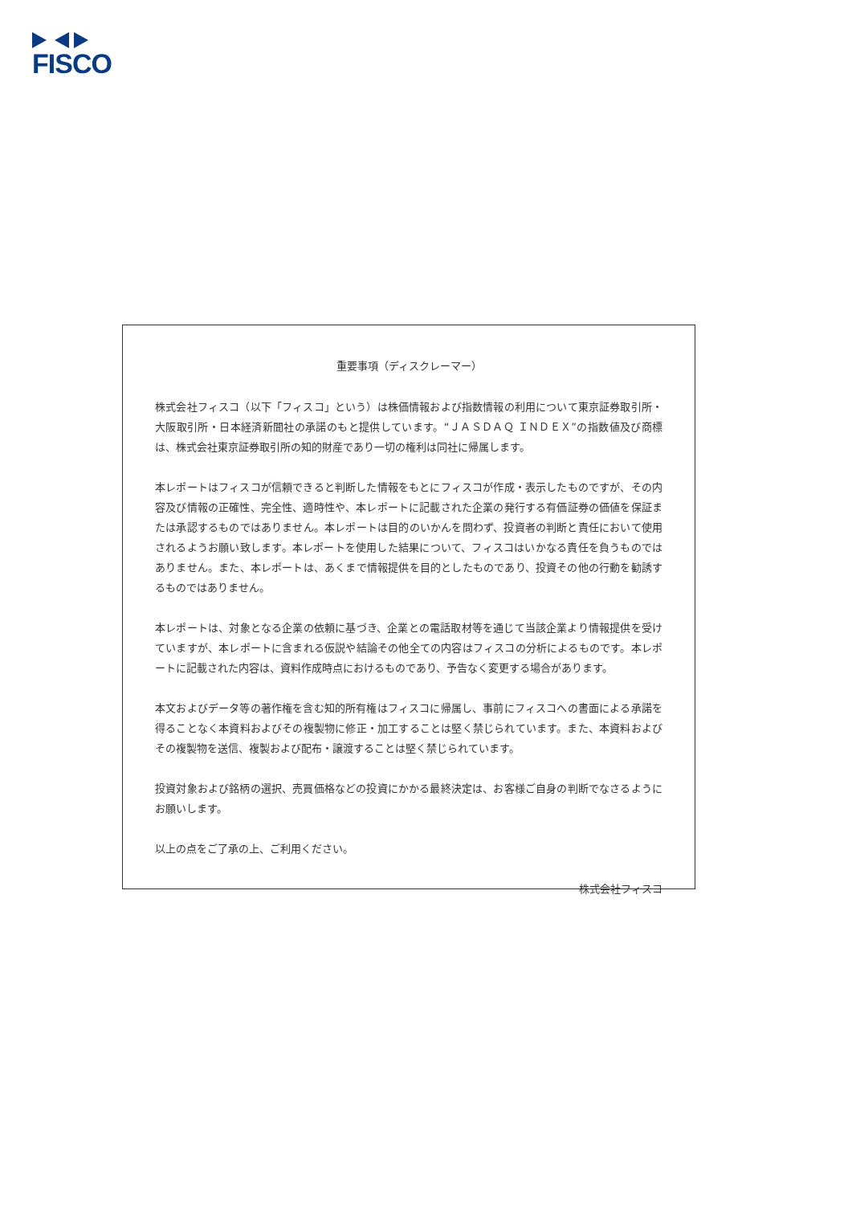FISCO
重要事項（ディスクレーマー）
株式会社フィスコ（以下「フィスコ」という）は株価情報および指数情報の利用について東京証券取引所・大阪取引所・日本経済新聞社の承諾のもと提供しています。“ＪＡＳＤＡＱ ＩＮＤＥＸ”の指数値及び商標は、株式会社東京証券取引所の知的財産であり一切の権利は同社に帰属します。
本レポートはフィスコが信頼できると判断した情報をもとにフィスコが作成・表示したものですが、その内容及び情報の正確性、完全性、適時性や、本レポートに記載された企業の発行する有価証券の価値を保証または承認するものではありません。本レポートは目的のいかんを問わず、投資者の判断と責任において使用されるようお願い致します。本レポートを使用した結果について、フィスコはいかなる責任を負うものではありません。また、本レポートは、あくまで情報提供を目的としたものであり、投資その他の行動を勧誘するものではありません。
本レポートは、対象となる企業の依頼に基づき、企業との電話取材等を通じて当該企業より情報提供を受けていますが、本レポートに含まれる仮説や結論その他全ての内容はフィスコの分析によるものです。本レポートに記載された内容は、資料作成時点におけるものであり、予告なく変更する場合があります。
本文およびデータ等の著作権を含む知的所有権はフィスコに帰属し、事前にフィスコへの書面による承諾を得ることなく本資料およびその複製物に修正・加工することは堅く禁じられています。また、本資料およびその複製物を送信、複製および配布・譲渡することは堅く禁じられています。
投資対象および銘柄の選択、売買価格などの投資にかかる最終決定は、お客様ご自身の判断でなさるようにお願いします。
以上の点をご了承の上、ご利用ください。
株式会社フィスコ